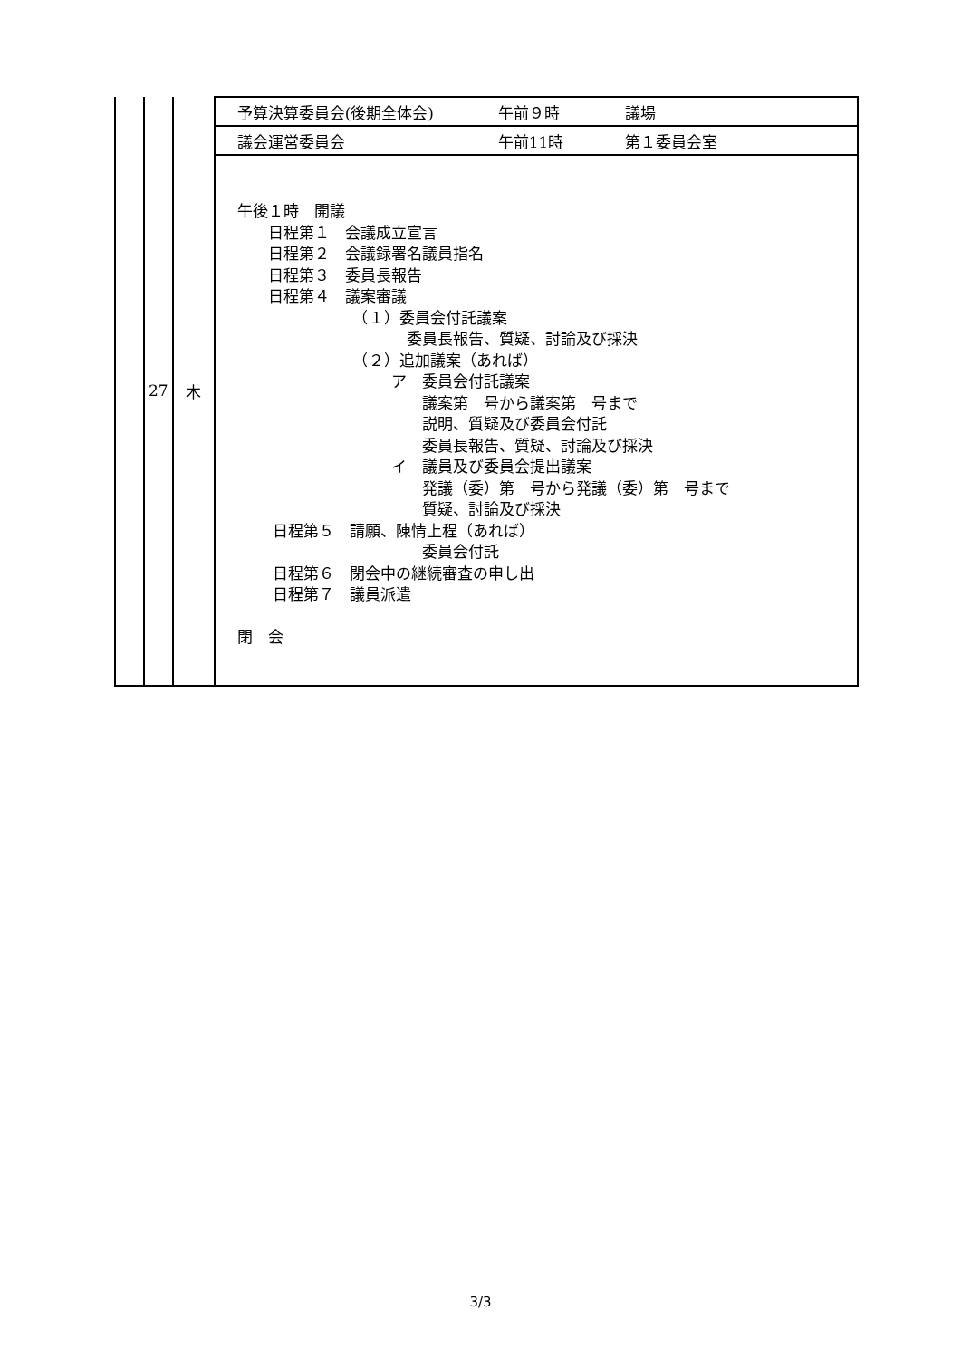| | 27 | 木 | 予算決算委員会(後期全体会) 午前９時 議場 |
| | | | 議会運営委員会 午前11時 第１委員会室 |
| | | | 午後１時 開議 日程第１ 会議成立宣言 日程第２ 会議録署名議員指名 日程第３ 委員長報告 日程第４ 議案審議 （１）委員会付託議案 委員長報告、質疑、討論及び採決 （２）追加議案（あれば） ア 委員会付託議案 議案第 号から議案第 号まで 説明、質疑及び委員会付託 委員長報告、質疑、討論及び採決 イ 議員及び委員会提出議案 発議（委）第 号から発議（委）第 号まで 質疑、討論及び採決 日程第５ 請願、陳情上程（あれば） 委員会付託 日程第６ 閉会中の継続審査の申し出 日程第７ 議員派遣 閉 会 |
3/3